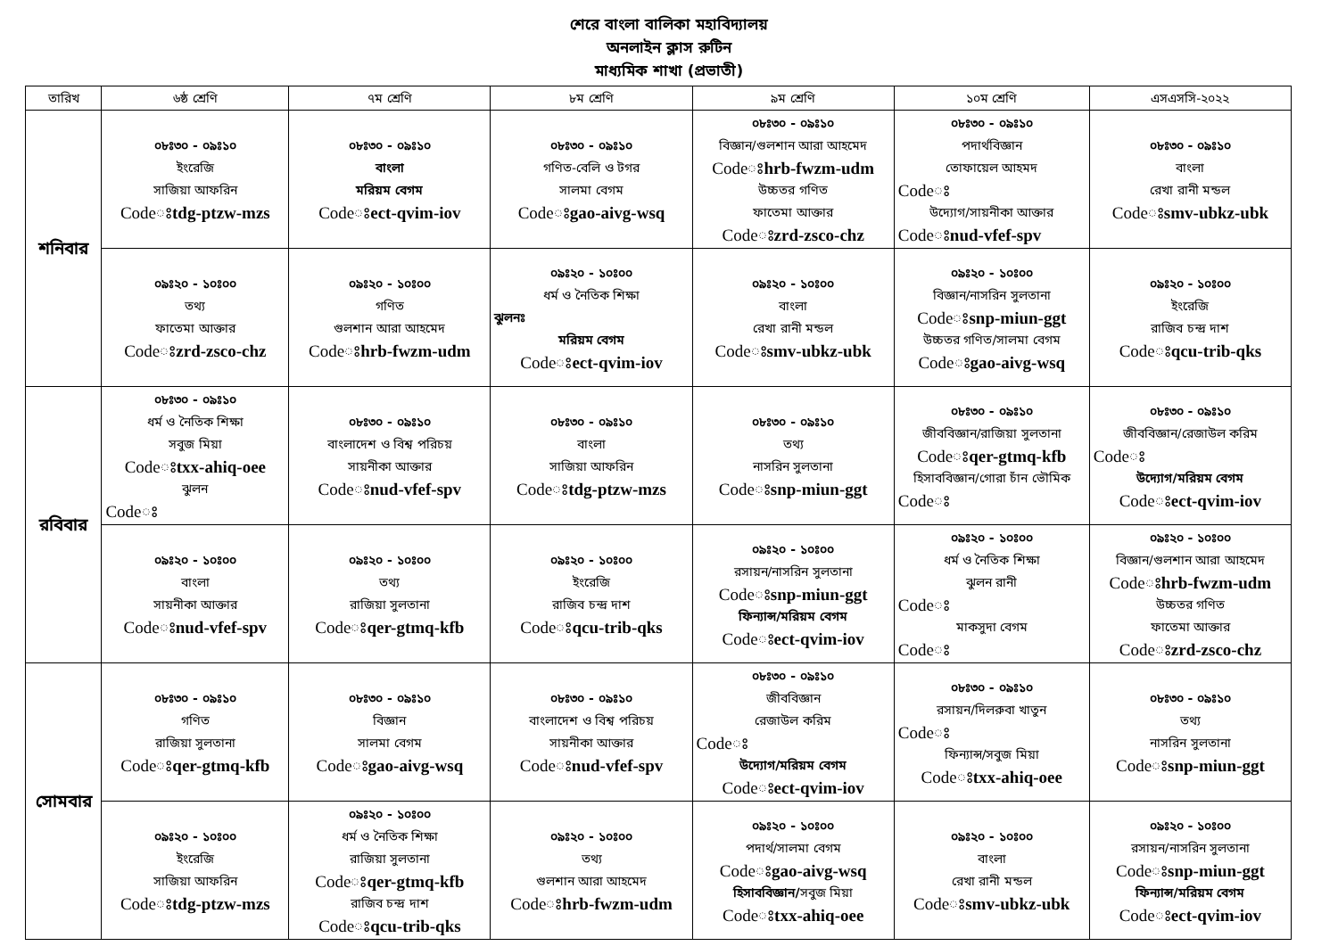শেরে বাংলা বালিকা মহাবিদ্যালয়
অনলাইন ক্লাস রুটিন
মাধ্যমিক শাখা (প্রভাতী)
| তারিখ | ৬ষ্ঠ শ্রেণি | ৭ম শ্রেণি | ৮ম শ্রেণি | ৯ম শ্রেণি | ১০ম শ্রেণি | এসএসসি-২০২২ |
| --- | --- | --- | --- | --- | --- | --- |
| শনিবার | ০৮ঃ৩০ - ০৯ঃ১০ ইংরেজি সাজিয়া আফরিন Codeঃ tdg-ptzw-mzs | ০৮ঃ৩০ - ০৯ঃ১০ বাংলা মরিয়ম বেগম Codeঃ ect-qvim-iov | ০৮ঃ৩০ - ০৯ঃ১০ গণিত-বেলি ও টগর সালমা বেগম Codeঃ gao-aivg-wsq | ০৮ঃ৩০ - ০৯ঃ১০ বিজ্ঞান/গুলশান আরা আহমেদ Codeঃ hrb-fwzm-udm উচ্চতর গণিত ফাতেমা আক্তার Codeঃ zrd-zsco-chz | ০৮ঃ৩০ - ০৯ঃ১০ পদার্থবিজ্ঞান তোফায়েল আহমদ Codeঃ উদ্যোগ/সায়নীকা আক্তার Codeঃ nud-vfef-spv | ০৮ঃ৩০ - ০৯ঃ১০ বাংলা রেখা রানী মন্ডল Codeঃ smv-ubkz-ubk |
| | ০৯ঃ২০ - ১০ঃ০০ তথ্য ফাতেমা আক্তার Codeঃ zrd-zsco-chz | ০৯ঃ২০ - ১০ঃ০০ গণিত গুলশান আরা আহমেদ Codeঃ hrb-fwzm-udm | ০৯ঃ২০ - ১০ঃ০০ ধর্ম ও নৈতিক শিক্ষা ঝুলনঃ মরিয়ম বেগম Codeঃ ect-qvim-iov | ০৯ঃ২০ - ১০ঃ০০ বাংলা রেখা রানী মন্ডল Codeঃ smv-ubkz-ubk | ০৯ঃ২০ - ১০ঃ০০ বিজ্ঞান/নাসরিন সুলতানা Codeঃ snp-miun-ggt উচ্চতর গণিত/সালমা বেগম Codeঃ gao-aivg-wsq | ০৯ঃ২০ - ১০ঃ০০ ইংরেজি রাজিব চন্দ্র দাশ Codeঃ qcu-trib-qks |
| রবিবার | ০৮ঃ৩০ - ০৯ঃ১০ ধর্ম ও নৈতিক শিক্ষা সবুজ মিয়া Codeঃ txx-ahiq-oee ঝুলন Codeঃ | ০৮ঃ৩০ - ০৯ঃ১০ বাংলাদেশ ও বিশ্ব পরিচয় সায়নীকা আক্তার Codeঃ nud-vfef-spv | ০৮ঃ৩০ - ০৯ঃ১০ বাংলা সাজিয়া আফরিন Codeঃ tdg-ptzw-mzs | ০৮ঃ৩০ - ০৯ঃ১০ তথ্য নাসরিন সুলতানা Codeঃ snp-miun-ggt | ০৮ঃ৩০ - ০৯ঃ১০ জীববিজ্ঞান/রাজিয়া সুলতানা Codeঃ qer-gtmq-kfb হিসাববিজ্ঞান/গোরা চাঁন ভৌমিক Codeঃ | ০৮ঃ৩০ - ০৯ঃ১০ জীববিজ্ঞান/রেজাউল করিম Codeঃ উদ্যোগ/মরিয়ম বেগম Codeঃ ect-qvim-iov |
| | ০৯ঃ২০ - ১০ঃ০০ বাংলা সায়নীকা আক্তার Codeঃ nud-vfef-spv | ০৯ঃ২০ - ১০ঃ০০ তথ্য রাজিয়া সুলতানা Codeঃ qer-gtmq-kfb | ০৯ঃ২০ - ১০ঃ০০ ইংরেজি রাজিব চন্দ্র দাশ Codeঃ qcu-trib-qks | ০৯ঃ২০ - ১০ঃ০০ রসায়ন/নাসরিন সুলতানা Codeঃ snp-miun-ggt ফিন্যান্স/মরিয়ম বেগম Codeঃ ect-qvim-iov | ০৯ঃ২০ - ১০ঃ০০ ধর্ম ও নৈতিক শিক্ষা ঝুলন রানী Codeঃ মাকসুদা বেগম Codeঃ | ০৯ঃ২০ - ১০ঃ০০ বিজ্ঞান/গুলশান আরা আহমেদ Codeঃ hrb-fwzm-udm উচ্চতর গণিত ফাতেমা আক্তার Codeঃ zrd-zsco-chz |
| সোমবার | ০৮ঃ৩০ - ০৯ঃ১০ গণিত রাজিয়া সুলতানা Codeঃ qer-gtmq-kfb | ০৮ঃ৩০ - ০৯ঃ১০ বিজ্ঞান সালমা বেগম Codeঃ gao-aivg-wsq | ০৮ঃ৩০ - ০৯ঃ১০ বাংলাদেশ ও বিশ্ব পরিচয় সায়নীকা আক্তার Codeঃ nud-vfef-spv | ০৮ঃ৩০ - ০৯ঃ১০ জীববিজ্ঞান রেজাউল করিম Codeঃ উদ্যোগ/মরিয়ম বেগম Codeঃ ect-qvim-iov | ০৮ঃ৩০ - ০৯ঃ১০ রসায়ন/দিলরুবা খাতুন Codeঃ ফিন্যান্স/সবুজ মিয়া Codeঃ txx-ahiq-oee | ০৮ঃ৩০ - ০৯ঃ১০ তথ্য নাসরিন সুলতানা Codeঃ snp-miun-ggt |
| | ০৯ঃ২০ - ১০ঃ০০ ইংরেজি সাজিয়া আফরিন Codeঃ tdg-ptzw-mzs | ০৯ঃ২০ - ১০ঃ০০ ধর্ম ও নৈতিক শিক্ষা রাজিয়া সুলতানা Codeঃ qer-gtmq-kfb রাজিব চন্দ্র দাশ Codeঃ qcu-trib-qks | ০৯ঃ২০ - ১০ঃ০০ তথ্য গুলশান আরা আহমেদ Codeঃ hrb-fwzm-udm | ০৯ঃ২০ - ১০ঃ০০ পদার্থ/সালমা বেগম Codeঃ gao-aivg-wsq হিসাববিজ্ঞান/ সবুজ মিয়া Codeঃ txx-ahiq-oee | ০৯ঃ২০ - ১০ঃ০০ বাংলা রেখা রানী মন্ডল Codeঃ smv-ubkz-ubk | ০৯ঃ২০ - ১০ঃ০০ রসায়ন/নাসরিন সুলতানা Codeঃ snp-miun-ggt ফিন্যান্স/মরিয়ম বেগম Codeঃ ect-qvim-iov |